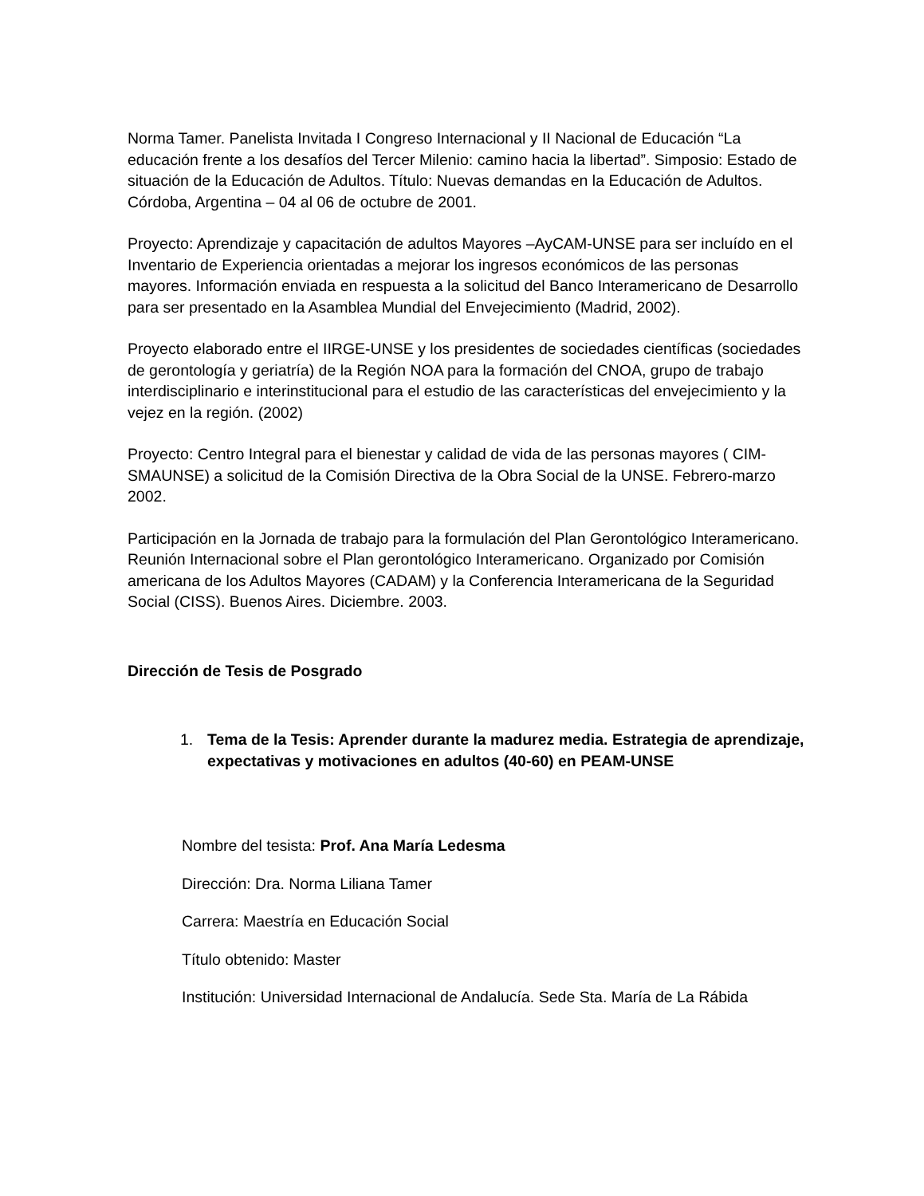Norma Tamer. Panelista Invitada I Congreso Internacional y II Nacional de Educación “La educación frente a los desafíos del Tercer Milenio: camino hacia la libertad”. Simposio: Estado de situación de la Educación de Adultos. Título: Nuevas demandas en la Educación de Adultos. Córdoba, Argentina – 04 al 06 de octubre de 2001.
Proyecto: Aprendizaje y capacitación de adultos Mayores –AyCAM-UNSE para ser incluído en el Inventario de Experiencia orientadas a mejorar los ingresos económicos de las personas mayores. Información enviada en respuesta a la solicitud del Banco Interamericano de Desarrollo para ser presentado en la Asamblea Mundial del Envejecimiento (Madrid, 2002).
Proyecto elaborado entre el IIRGE-UNSE y los presidentes de sociedades científicas (sociedades de gerontología y geriatría) de la Región NOA para la formación del CNOA, grupo de trabajo interdisciplinario e interinstitucional para el estudio de las características del envejecimiento y la vejez en la región. (2002)
Proyecto: Centro Integral para el bienestar y calidad de vida de las personas mayores ( CIM-SMAUNSE) a solicitud de la Comisión Directiva de la Obra Social de la UNSE. Febrero-marzo 2002.
Participación en la Jornada de trabajo para la formulación del Plan Gerontológico Interamericano. Reunión Internacional sobre el Plan gerontológico Interamericano. Organizado por Comisión americana de los Adultos Mayores (CADAM) y la Conferencia Interamericana de la Seguridad Social (CISS). Buenos Aires. Diciembre. 2003.
Dirección de Tesis de Posgrado
1. Tema de la Tesis: Aprender durante la madurez media. Estrategia de aprendizaje, expectativas y motivaciones en adultos (40-60) en PEAM-UNSE
Nombre del tesista: Prof. Ana María Ledesma
Dirección: Dra. Norma Liliana Tamer
Carrera: Maestría en Educación Social
Título obtenido: Master
Institución: Universidad Internacional de Andalucía. Sede Sta. María de La Rábida